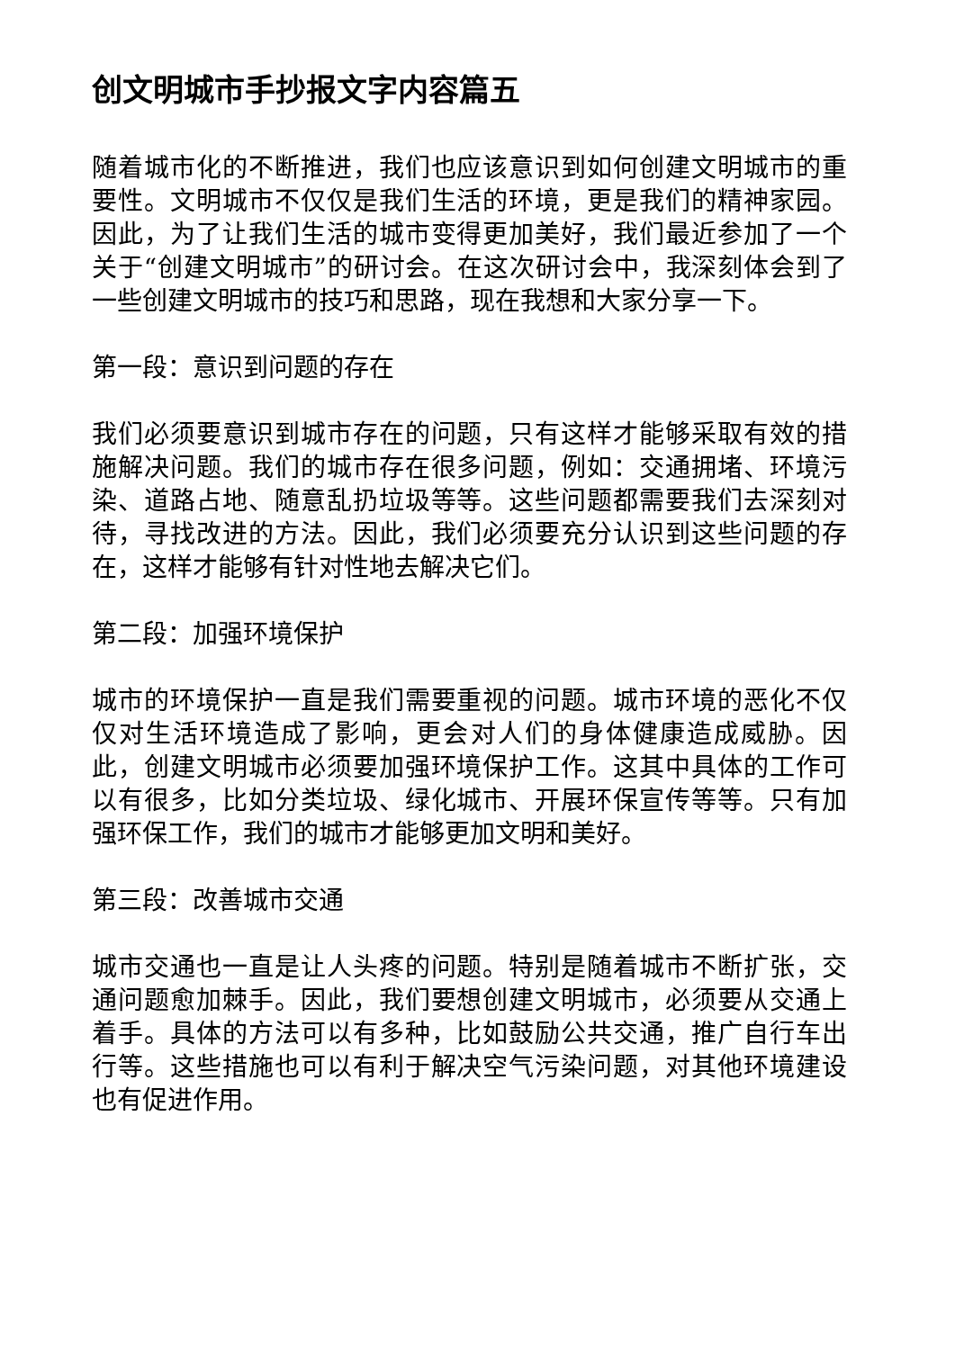创文明城市手抄报文字内容篇五
随着城市化的不断推进，我们也应该意识到如何创建文明城市的重要性。文明城市不仅仅是我们生活的环境，更是我们的精神家园。因此，为了让我们生活的城市变得更加美好，我们最近参加了一个关于“创建文明城市”的研讨会。在这次研讨会中，我深刻体会到了一些创建文明城市的技巧和思路，现在我想和大家分享一下。
第一段：意识到问题的存在
我们必须要意识到城市存在的问题，只有这样才能够采取有效的措施解决问题。我们的城市存在很多问题，例如：交通拥堵、环境污染、道路占地、随意乱扔垃圾等等。这些问题都需要我们去深刻对待，寻找改进的方法。因此，我们必须要充分认识到这些问题的存在，这样才能够有针对性地去解决它们。
第二段：加强环境保护
城市的环境保护一直是我们需要重视的问题。城市环境的恶化不仅仅对生活环境造成了影响，更会对人们的身体健康造成威胁。因此，创建文明城市必须要加强环境保护工作。这其中具体的工作可以有很多，比如分类垃圾、绿化城市、开展环保宣传等等。只有加强环保工作，我们的城市才能够更加文明和美好。
第三段：改善城市交通
城市交通也一直是让人头疼的问题。特别是随着城市不断扩张，交通问题愈加棘手。因此，我们要想创建文明城市，必须要从交通上着手。具体的方法可以有多种，比如鼓励公共交通，推广自行车出行等。这些措施也可以有利于解决空气污染问题，对其他环境建设也有促进作用。